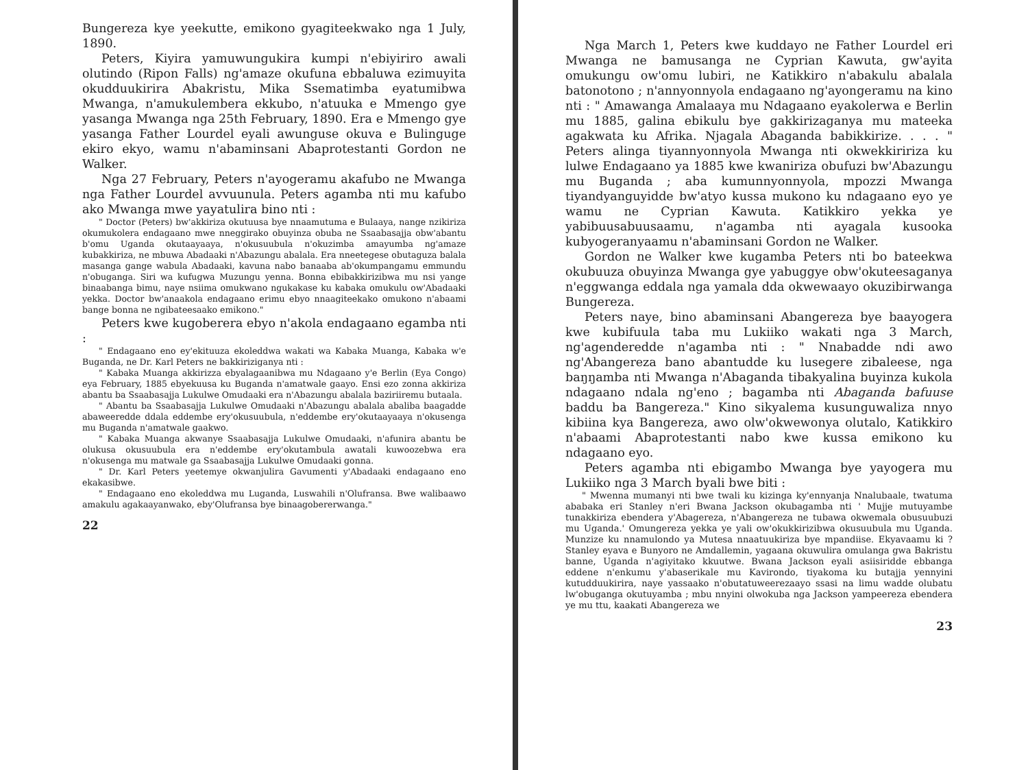Bungereza kye yeekutte, emikono gyagiteekwako nga 1 July, 1890.
Peters, Kiyira yamuwungukira kumpi n'ebiyiriro awali olutindo (Ripon Falls) ng'amaze okufuna ebbaluwa ezimuyita okudduukirira Abakristu, Mika Ssematimba eyatumibwa Mwanga, n'amukulembera ekkubo, n'atuuka e Mmengo gye yasanga Mwanga nga 25th February, 1890. Era e Mmengo gye yasanga Father Lourdel eyali awunguse okuva e Bulinguge ekiro ekyo, wamu n'abaminsani Abaprotestanti Gordon ne Walker.
Nga 27 February, Peters n'ayogeramu akafubo ne Mwanga nga Father Lourdel avvuunula. Peters agamba nti mu kafubo ako Mwanga mwe yayatulira bino nti :
" Doctor (Peters) bw'akkiriza okutuusa bye nnaamutuma e Bulaaya, nange nzikiriza okumukolera endagaano mwe nneggirako obuyinza obuba ne Ssaabasajja obw'abantu b'omu Uganda okutaayaaya, n'okusuubula n'okuzimba amayumba ng'amaze kubakkiriza, ne mbuwa Abadaaki n'Abazungu abalala. Era nneetegese obutaguza balala masanga gange wabula Abadaaki, kavuna nabo banaaba ab'okumpangamu emmundu n'obuganga. Siri wa kufugwa Muzungu yenna. Bonna ebibakkirizibwa mu nsi yange binaabanga bimu, naye nsiima omukwano ngukakase ku kabaka omukulu ow'Abadaaki yekka. Doctor bw'anaakola endagaano erimu ebyo nnaagiteekako omukono n'abaami bange bonna ne ngibateesaako emikono."
Peters kwe kugoberera ebyo n'akola endagaano egamba nti :
" Endagaano eno ey'ekituuza ekoleddwa wakati wa Kabaka Muanga, Kabaka w'e Buganda, ne Dr. Karl Peters ne bakkiriziganya nti :
" Kabaka Muanga akkirizza ebyalagaanibwa mu Ndagaano y'e Berlin (Eya Congo) eya February, 1885 ebyekuusa ku Buganda n'amatwale gaayo. Ensi ezo zonna akkiriza abantu ba Ssaabasajja Lukulwe Omudaaki era n'Abazungu abalala baziriiremu butaala.
" Abantu ba Ssaabasajja Lukulwe Omudaaki n'Abazungu abalala abaliba baagadde abaweeredde ddala eddembe ery'okusuubula, n'eddembe ery'okutaayaaya n'okusenga mu Buganda n'amatwale gaakwo.
" Kabaka Muanga akwanye Ssaabasajja Lukulwe Omudaaki, n'afunira abantu be olukusa okusuubula era n'eddembe ery'okutambula awatali kuwoozebwa era n'okusenga mu matwale ga Ssaabasajja Lukulwe Omudaaki gonna.
" Dr. Karl Peters yeetemye okwanjulira Gavumenti y'Abadaaki endagaano eno ekakasibwe.
" Endagaano eno ekoleddwa mu Luganda, Luswahili n'Olufransa. Bwe walibaawo amakulu agakaayanwako, eby'Olufransa bye binaagobererwanga."
22
Nga March 1, Peters kwe kuddayo ne Father Lourdel eri Mwanga ne bamusanga ne Cyprian Kawuta, gw'ayita omukungu ow'omu lubiri, ne Katikkiro n'abakulu abalala batonotono ; n'annyonnyola endagaano ng'ayongeramu na kino nti : " Amawanga Amalaaya mu Ndagaano eyakolerwa e Berlin mu 1885, galina ebikulu bye gakkirizaganya mu mateeka agakwata ku Afrika. Njagala Abaganda babikkirize. . . . " Peters alinga tiyannyonnyola Mwanga nti okwekkiririza ku lulwe Endagaano ya 1885 kwe kwaniriza obufuzi bw'Abazungu mu Buganda ; aba kumunnyonnyola, mpozzi Mwanga tiyandyanguyidde bw'atyo kussa mukono ku ndagaano eyo ye wamu ne Cyprian Kawuta. Katikkiro yekka ye yabibuusabuusaamu, n'agamba nti ayagala kusooka kubyogeranyaamu n'abaminsani Gordon ne Walker.
Gordon ne Walker kwe kugamba Peters nti bo bateekwa okubuuza obuyinza Mwanga gye yabuggye obw'okuteesaganya n'eggwanga eddala nga yamala dda okwewaayo okuzibirwanga Bungereza.
Peters naye, bino abaminsani Abangereza bye baayogera kwe kubifuula taba mu Lukiiko wakati nga 3 March, ng'agenderedde n'agamba nti : " Nnabadde ndi awo ng'Abangereza bano abantudde ku lusegere zibaleese, nga baŋŋamba nti Mwanga n'Abaganda tibakyalina buyinza kukola ndagaano ndala ng'eno ; bagamba nti Abaganda bafuuse baddu ba Bangereza." Kino sikyalema kusunguwaliza nnyo kibiina kya Bangereza, awo olw'okwewonya olutalo, Katikkiro n'abaami Abaprotestanti nabo kwe kussa emikono ku ndagaano eyo.
Peters agamba nti ebigambo Mwanga bye yayogera mu Lukiiko nga 3 March byali bwe biti :
" Mwenna mumanyi nti bwe twali ku kizinga ky'ennyanja Nnalubaale, twatuma ababaka eri Stanley n'eri Bwana Jackson okubagamba nti ' Mujje mutuyambe tunakkiriza ebendera y'Abagereza, n'Abangereza ne tubawa okwemala obusuubuzi mu Uganda.' Omungereza yekka ye yali ow'okukkirizibwa okusuubula mu Uganda. Munzize ku nnamulondo ya Mutesa nnaatuukiriza bye mpandiise. Ekyavaamu ki ? Stanley eyava e Bunyoro ne Amdallemin, yagaana okuwulira omulanga gwa Bakristu banne, Uganda n'agiyitako kkuutwe. Bwana Jackson eyali asiisiridde ebbanga eddene n'enkumu y'abaserikale mu Kavirondo, tiyakoma ku butajja yennyini kutudduukirira, naye yassaako n'obutatuweerezaayo ssasi na limu wadde olubatu lw'obuganga okutuyamba ; mbu nnyini olwokuba nga Jackson yampeereza ebendera ye mu ttu, kaakati Abangereza we
23